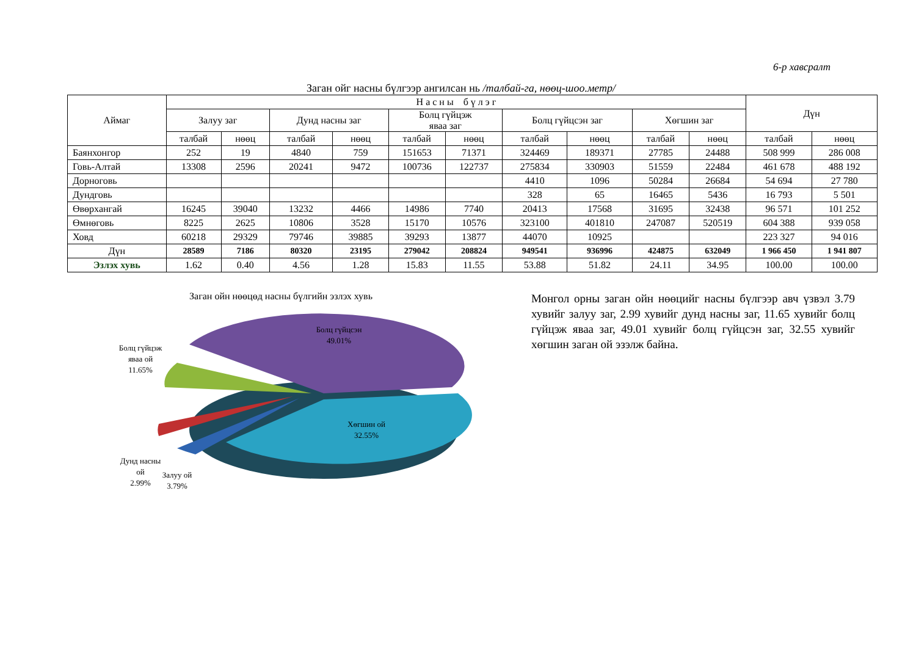6-р хавсралт
Заган ойг насны бүлгээр ангилсан нь /талбай-га, нөөц-шоо.метр/
| Аймаг | Н а с н ы б ү л э г | | | | | | | | | | Дүн | |
| --- | --- | --- | --- | --- | --- | --- | --- | --- | --- | --- | --- | --- |
| | Залуу заг | | Дунд насны заг | | Болц гүйцэж яваа заг | | Болц гүйцсэн заг | | Хөгшин заг | | | |
| | талбай | нөөц | талбай | нөөц | талбай | нөөц | талбай | нөөц | талбай | нөөц | талбай | нөөц |
| Баянхонгор | 252 | 19 | 4840 | 759 | 151653 | 71371 | 324469 | 189371 | 27785 | 24488 | 508 999 | 286 008 |
| Говь-Алтай | 13308 | 2596 | 20241 | 9472 | 100736 | 122737 | 275834 | 330903 | 51559 | 22484 | 461 678 | 488 192 |
| Дорноговь | | | | | | | 4410 | 1096 | 50284 | 26684 | 54 694 | 27 780 |
| Дундговь | | | | | | | 328 | 65 | 16465 | 5436 | 16 793 | 5 501 |
| Өвөрхангай | 16245 | 39040 | 13232 | 4466 | 14986 | 7740 | 20413 | 17568 | 31695 | 32438 | 96 571 | 101 252 |
| Өмнөговь | 8225 | 2625 | 10806 | 3528 | 15170 | 10576 | 323100 | 401810 | 247087 | 520519 | 604 388 | 939 058 |
| Ховд | 60218 | 29329 | 79746 | 39885 | 39293 | 13877 | 44070 | 10925 | | | 223 327 | 94 016 |
| Дүн | 28589 | 7186 | 80320 | 23195 | 279042 | 208824 | 949541 | 936996 | 424875 | 632049 | 1 966 450 | 1 941 807 |
| Эзлэх хувь | 1.62 | 0.40 | 4.56 | 1.28 | 15.83 | 11.55 | 53.88 | 51.82 | 24.11 | 34.95 | 100.00 | 100.00 |
Заган ойн нөөцөд насны бүлгийн эзлэх хувь
Болц гүйцсэн
49.01%
Хөгшин ой
32.55%
Болц гүйцэж
яваа ой
11.65%
Дунд насны
ой
2.99%
Залуу ой
3.79%
Монгол орны заган ойн нөөцийг насны бүлгээр авч үзвэл 3.79 хувийг залуу заг, 2.99 хувийг дунд насны заг, 11.65 хувийг болц гүйцэж яваа заг, 49.01 хувийг болц гүйцсэн заг, 32.55 хувийг хөгшин заган ой эзэлж байна.